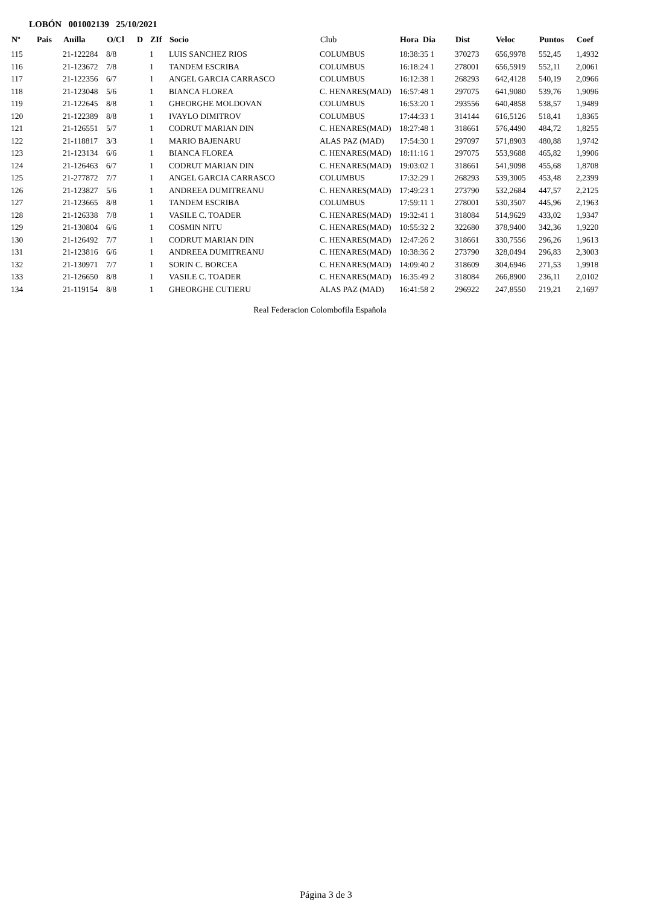LOBÓN 001002139 25/10/2021
| Nº | Pais | Anilla | O/Cl | D | ZIf | Socio | Club | Hora Dia | Dist | Veloc | Puntos | Coef |
| --- | --- | --- | --- | --- | --- | --- | --- | --- | --- | --- | --- | --- |
| 115 | | 21-122284 | 8/8 | | 1 | LUIS SANCHEZ RIOS | COLUMBUS | 18:38:35 1 | 370273 | 656,9978 | 552,45 | 1,4932 |
| 116 | | 21-123672 | 7/8 | | 1 | TANDEM ESCRIBA | COLUMBUS | 16:18:24 1 | 278001 | 656,5919 | 552,11 | 2,0061 |
| 117 | | 21-122356 | 6/7 | | 1 | ANGEL GARCIA CARRASCO | COLUMBUS | 16:12:38 1 | 268293 | 642,4128 | 540,19 | 2,0966 |
| 118 | | 21-123048 | 5/6 | | 1 | BIANCA FLOREA | C. HENARES(MAD) | 16:57:48 1 | 297075 | 641,9080 | 539,76 | 1,9096 |
| 119 | | 21-122645 | 8/8 | | 1 | GHEORGHE MOLDOVAN | COLUMBUS | 16:53:20 1 | 293556 | 640,4858 | 538,57 | 1,9489 |
| 120 | | 21-122389 | 8/8 | | 1 | IVAYLO DIMITROV | COLUMBUS | 17:44:33 1 | 314144 | 616,5126 | 518,41 | 1,8365 |
| 121 | | 21-126551 | 5/7 | | 1 | CODRUT MARIAN DIN | C. HENARES(MAD) | 18:27:48 1 | 318661 | 576,4490 | 484,72 | 1,8255 |
| 122 | | 21-118817 | 3/3 | | 1 | MARIO BAJENARU | ALAS PAZ (MAD) | 17:54:30 1 | 297097 | 571,8903 | 480,88 | 1,9742 |
| 123 | | 21-123134 | 6/6 | | 1 | BIANCA FLOREA | C. HENARES(MAD) | 18:11:16 1 | 297075 | 553,9688 | 465,82 | 1,9906 |
| 124 | | 21-126463 | 6/7 | | 1 | CODRUT MARIAN DIN | C. HENARES(MAD) | 19:03:02 1 | 318661 | 541,9098 | 455,68 | 1,8708 |
| 125 | | 21-277872 | 7/7 | | 1 | ANGEL GARCIA CARRASCO | COLUMBUS | 17:32:29 1 | 268293 | 539,3005 | 453,48 | 2,2399 |
| 126 | | 21-123827 | 5/6 | | 1 | ANDREEA DUMITREANU | C. HENARES(MAD) | 17:49:23 1 | 273790 | 532,2684 | 447,57 | 2,2125 |
| 127 | | 21-123665 | 8/8 | | 1 | TANDEM ESCRIBA | COLUMBUS | 17:59:11 1 | 278001 | 530,3507 | 445,96 | 2,1963 |
| 128 | | 21-126338 | 7/8 | | 1 | VASILE C. TOADER | C. HENARES(MAD) | 19:32:41 1 | 318084 | 514,9629 | 433,02 | 1,9347 |
| 129 | | 21-130804 | 6/6 | | 1 | COSMIN NITU | C. HENARES(MAD) | 10:55:32 2 | 322680 | 378,9400 | 342,36 | 1,9220 |
| 130 | | 21-126492 | 7/7 | | 1 | CODRUT MARIAN DIN | C. HENARES(MAD) | 12:47:26 2 | 318661 | 330,7556 | 296,26 | 1,9613 |
| 131 | | 21-123816 | 6/6 | | 1 | ANDREEA DUMITREANU | C. HENARES(MAD) | 10:38:36 2 | 273790 | 328,0494 | 296,83 | 2,3003 |
| 132 | | 21-130971 | 7/7 | | 1 | SORIN C. BORCEA | C. HENARES(MAD) | 14:09:40 2 | 318609 | 304,6946 | 271,53 | 1,9918 |
| 133 | | 21-126650 | 8/8 | | 1 | VASILE C. TOADER | C. HENARES(MAD) | 16:35:49 2 | 318084 | 266,8900 | 236,11 | 2,0102 |
| 134 | | 21-119154 | 8/8 | | 1 | GHEORGHE CUTIERU | ALAS PAZ (MAD) | 16:41:58 2 | 296922 | 247,8550 | 219,21 | 2,1697 |
Real Federacion Colombofila Española
Página 3 de 3